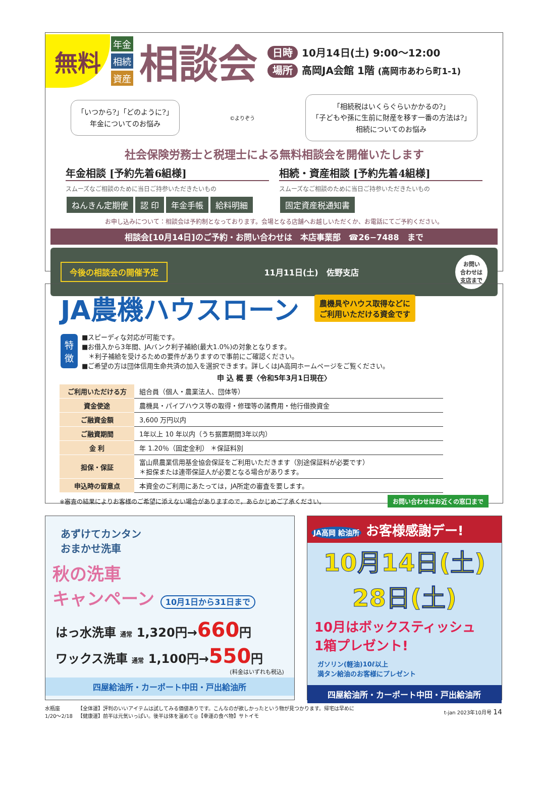無料
年金
相続
資産
相談会
日時 10月14日(土) 9:00〜12:00
場所 高岡JA会館 1階 (高岡市あわら町1-1)
「いつから?」「どのように?」
年金についてのお悩み
©よりぞう
「相続税はいくらぐらいかかるの?」
「子どもや孫に生前に財産を移す一番の方法は?」
相続についてのお悩み
社会保険労務士と税理士による無料相談会を開催いたします
年金相談 [予約先着6組様]
スムーズなご相談のために当日ご持参いただきたいもの
ねんきん定期便 認 印 年金手帳 給料明細
相続・資産相談 [予約先着4組様]
スムーズなご相談のために当日ご持参いただきたいもの
固定資産税通知書
お申し込みについて：相談会は予約制となっております。会場となる店舗へお越しいただくか、お電話にてご予約ください。
相談会[10月14日]のご予約・お問い合わせは　本店事業部　☎26−7488　まで
今後の相談会の開催予定 11月11日(土)　佐野支店 お問い
合わせは
支店まで
JA農機ハウスローン
農機具やハウス取得などに
ご利用いただける資金です
特
徴
■スピーディな対応が可能です。
■お借入から3年間、JAバンク利子補給(最大1.0%)の対象となります。
　＊利子補給を受けるための要件がありますので事前にご確認ください。
■ご希望の方は団体信用生命共済の加入を選択できます。詳しくはJA高岡ホームページをご覧ください。
申 込 概 要〈令和5年3月1日現在〉
| ご利用いただける方 | 組合員（個人・農業法人、団体等） |
| 資金使途 | 農機具・パイプハウス等の取得・修理等の諸費用・他行借換資金 |
| ご融資金額 | 3,600 万円以内 |
| ご融資期間 | 1年以上 10 年以内（うち据置期間3年以内） |
| 金 利 | 年 1.20％（固定金利） ＊保証料別 |
| 担保・保証 | 富山県農業信用基金協会保証をご利用いただきます（別途保証料が必要です） ＊担保または連帯保証人が必要となる場合があります。 |
| 申込時の留意点 | 本資金のご利用にあたっては，JA所定の審査を要します。 |
※審査の結果によりお客様のご希望に添えない場合がありますので，あらかじめご了承ください。 お問い合わせはお近くの窓口まで
あずけてカンタン
おまかせ洗車
秋の洗車
キャンペーン 10月1日から31日まで
はっ水洗車 通常 1,320円→660円
ワックス洗車 通常 1,100円→550円
(料金はいずれも税込)
四屋給油所・カーポート中田・戸出給油所
JA高岡 給油所 お客様感謝デー!
10月14日(土)
28日(土)
10月はボックスティッシュ
1箱プレゼント!
ガソリン(軽油)10ℓ以上
満タン給油のお客様にプレゼント
四屋給油所・カーポート中田・戸出給油所
水瓶座
1/20〜2/18
【全体運】評判のいいアイテムは試してみる価値ありです。こんなのが欲しかったという物が見つかります。帰宅は早めに
【健康運】前半は元気いっぱい。後半は体を温めて◎【幸運の食べ物】サトイモ
t-jan 2023年10月号 14